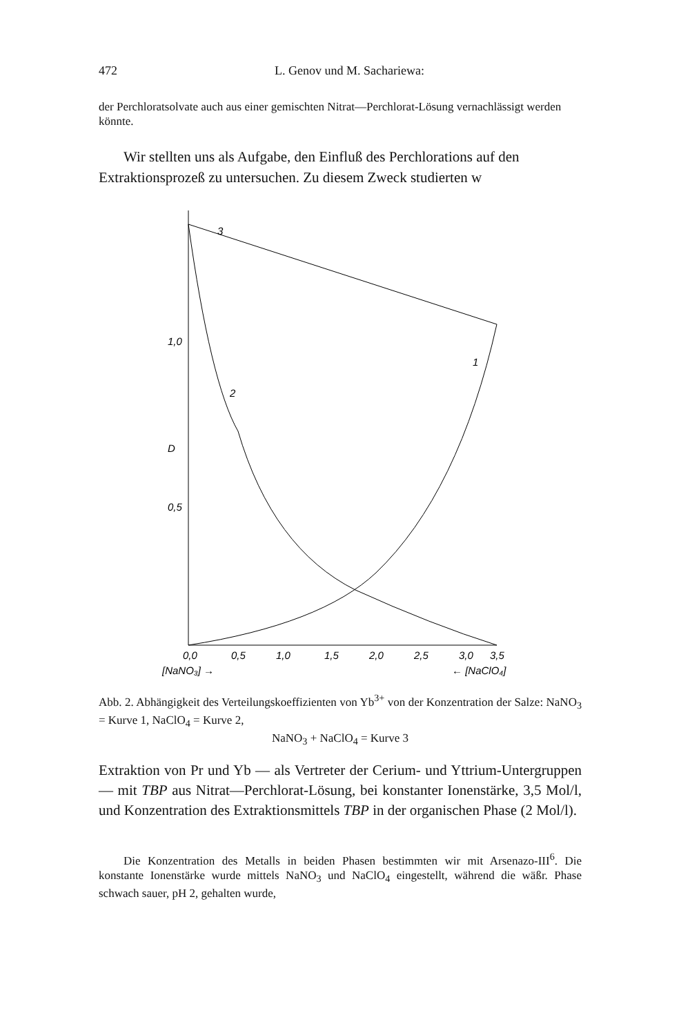472 L. Genov und M. Sachariewa:
der Perchloratsolvate auch aus einer gemischten Nitrat—Perchlorat-Lösung vernachlässigt werden könnte.
Wir stellten uns als Aufgabe, den Einfluß des Perchlorations auf den Extraktionsprozeß zu untersuchen. Zu diesem Zweck studierten w
3
1
2
1,0
0,5
D
0,0
0,5
1,0
1,5
2,0
2,5
3,0
3,5
[NaNO₃] →
← [NaClO₄]
Abb. 2. Abhängigkeit des Verteilungskoeffizienten von Yb<sup>3+</sup> von der Konzentration der Salze: NaNO<sub>3</sub> = Kurve 1, NaClO<sub>4</sub> = Kurve 2,
NaNO<sub>3</sub> + NaClO<sub>4</sub> = Kurve 3
Extraktion von Pr und Yb — als Vertreter der Cerium- und Yttrium-Untergruppen — mit TBP aus Nitrat—Perchlorat-Lösung, bei konstanter Ionenstärke, 3,5 Mol/l, und Konzentration des Extraktionsmittels TBP in der organischen Phase (2 Mol/l).
Die Konzentration des Metalls in beiden Phasen bestimmten wir mit Arsenazo-III<sup>6</sup>. Die konstante Ionenstärke wurde mittels NaNO<sub>3</sub> und NaClO<sub>4</sub> eingestellt, während die wäßr. Phase schwach sauer, pH 2, gehalten wurde,